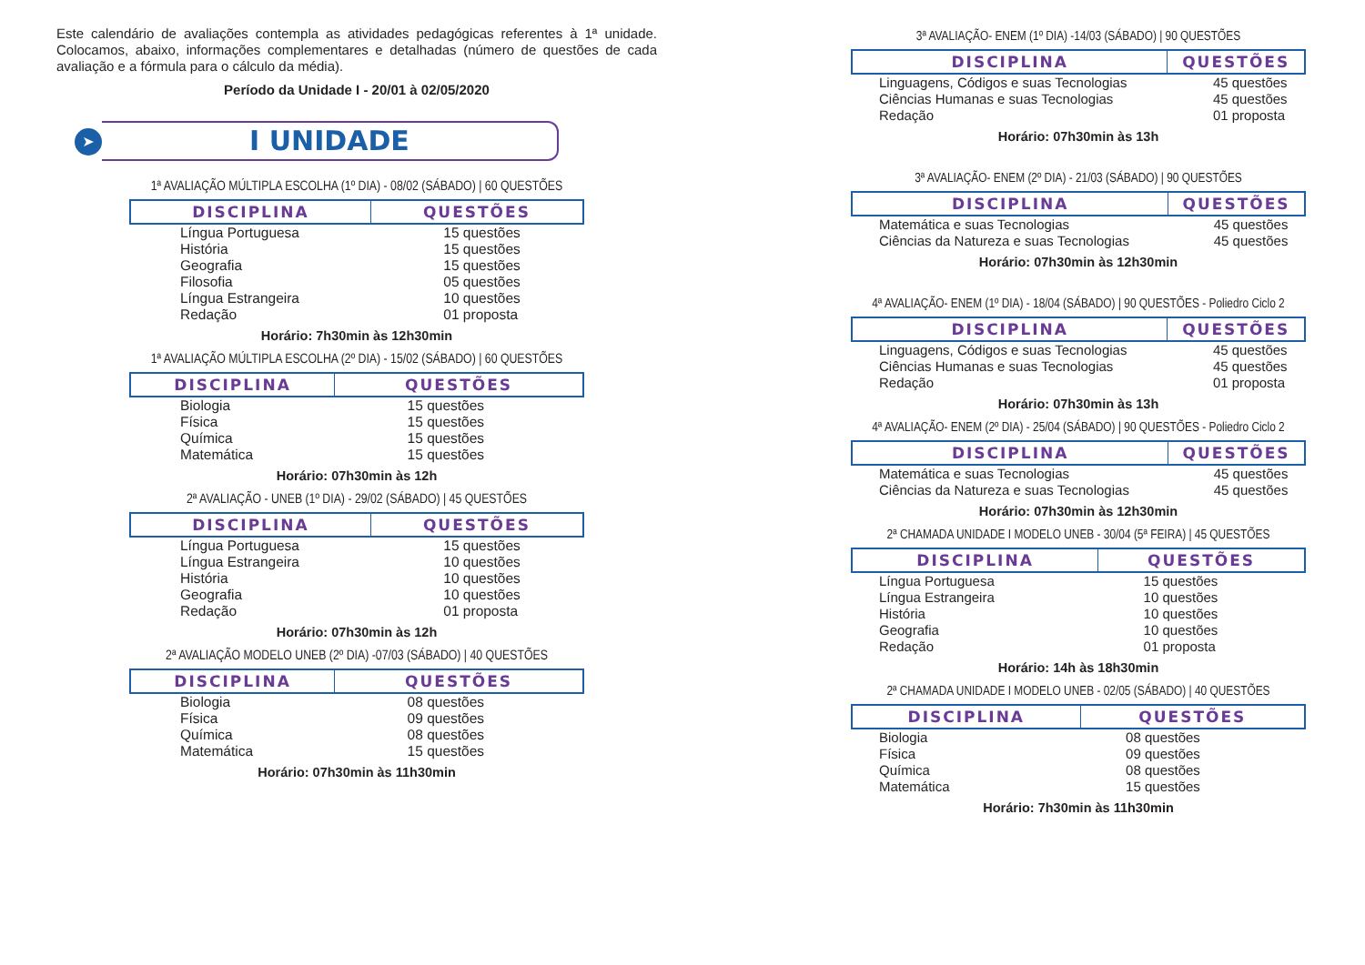Este calendário de avaliações contempla as atividades pedagógicas referentes à 1ª unidade. Colocamos, abaixo, informações complementares e detalhadas (número de questões de cada avaliação e a fórmula para o cálculo da média).
Período da Unidade I - 20/01 à 02/05/2020
➤ I UNIDADE
1ª AVALIAÇÃO MÚLTIPLA ESCOLHA (1º DIA) - 08/02 (SÁBADO) | 60 QUESTÕES
| DISCIPLINA | QUESTÕES |
| --- | --- |
| Língua Portuguesa | 15 questões |
| História | 15 questões |
| Geografia | 15 questões |
| Filosofia | 05 questões |
| Língua Estrangeira | 10 questões |
| Redação | 01 proposta |
Horário: 7h30min às 12h30min
1ª AVALIAÇÃO MÚLTIPLA ESCOLHA (2º DIA) - 15/02 (SÁBADO) | 60 QUESTÕES
| DISCIPLINA | QUESTÕES |
| --- | --- |
| Biologia | 15 questões |
| Física | 15 questões |
| Química | 15 questões |
| Matemática | 15 questões |
Horário: 07h30min às 12h
2ª AVALIAÇÃO - UNEB (1º DIA) - 29/02 (SÁBADO) | 45 QUESTÕES
| DISCIPLINA | QUESTÕES |
| --- | --- |
| Língua Portuguesa | 15 questões |
| Língua Estrangeira | 10 questões |
| História | 10 questões |
| Geografia | 10 questões |
| Redação | 01 proposta |
Horário: 07h30min às 12h
2ª AVALIAÇÃO MODELO UNEB (2º DIA) -07/03 (SÁBADO) | 40 QUESTÕES
| DISCIPLINA | QUESTÕES |
| --- | --- |
| Biologia | 08 questões |
| Física | 09 questões |
| Química | 08 questões |
| Matemática | 15 questões |
Horário: 07h30min às 11h30min
3ª AVALIAÇÃO- ENEM (1º DIA) -14/03 (SÁBADO) | 90 QUESTÕES
| DISCIPLINA | QUESTÕES |
| --- | --- |
| Linguagens, Códigos e suas Tecnologias | 45 questões |
| Ciências Humanas e suas Tecnologias | 45 questões |
| Redação | 01 proposta |
Horário: 07h30min às 13h
3ª AVALIAÇÃO- ENEM (2º DIA) - 21/03 (SÁBADO) | 90 QUESTÕES
| DISCIPLINA | QUESTÕES |
| --- | --- |
| Matemática e suas Tecnologias | 45 questões |
| Ciências da Natureza e suas Tecnologias | 45 questões |
Horário: 07h30min às 12h30min
4ª AVALIAÇÃO- ENEM (1º DIA) - 18/04 (SÁBADO) | 90 QUESTÕES - Poliedro Ciclo 2
| DISCIPLINA | QUESTÕES |
| --- | --- |
| Linguagens, Códigos e suas Tecnologias | 45 questões |
| Ciências Humanas e suas Tecnologias | 45 questões |
| Redação | 01 proposta |
Horário: 07h30min às 13h
4ª AVALIAÇÃO- ENEM (2º DIA) - 25/04 (SÁBADO) | 90 QUESTÕES - Poliedro Ciclo 2
| DISCIPLINA | QUESTÕES |
| --- | --- |
| Matemática e suas Tecnologias | 45 questões |
| Ciências da Natureza e suas Tecnologias | 45 questões |
Horário: 07h30min às 12h30min
2ª CHAMADA UNIDADE I MODELO UNEB - 30/04 (5ª FEIRA) | 45 QUESTÕES
| DISCIPLINA | QUESTÕES |
| --- | --- |
| Língua Portuguesa | 15 questões |
| Língua Estrangeira | 10 questões |
| História | 10 questões |
| Geografia | 10 questões |
| Redação | 01 proposta |
Horário: 14h às 18h30min
2ª CHAMADA UNIDADE I MODELO UNEB - 02/05 (SÁBADO) | 40 QUESTÕES
| DISCIPLINA | QUESTÕES |
| --- | --- |
| Biologia | 08 questões |
| Física | 09 questões |
| Química | 08 questões |
| Matemática | 15 questões |
Horário: 7h30min às 11h30min